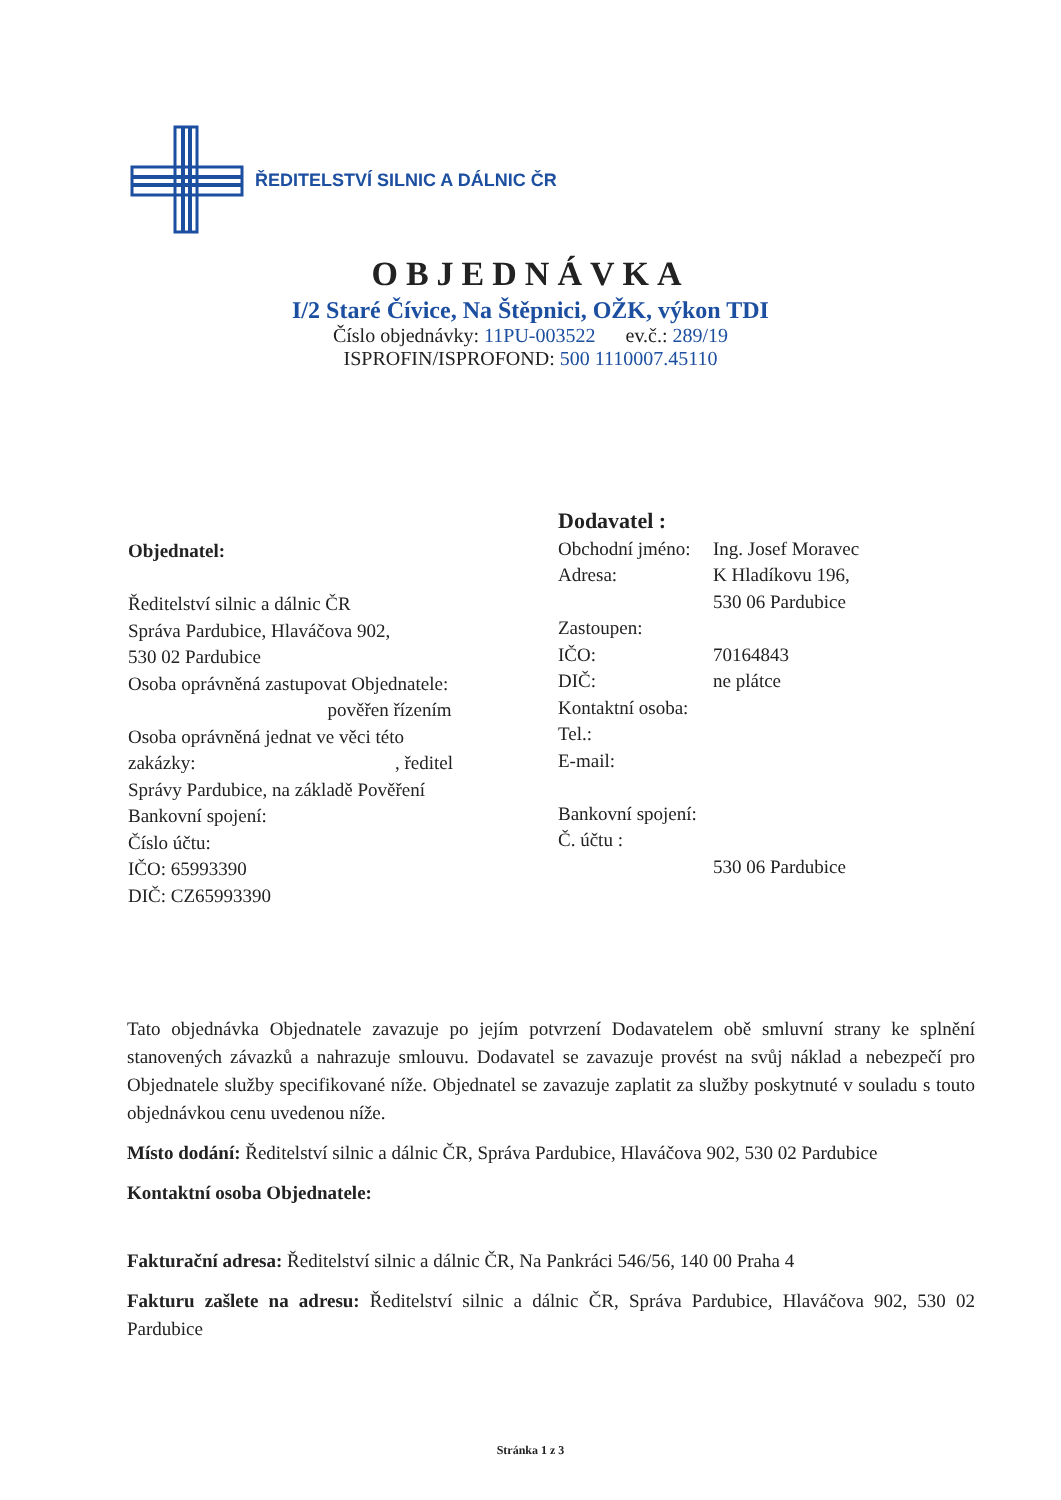ŘEDITELSTVÍ SILNIC A DÁLNIC ČR
OBJEDNÁVKA
I/2 Staré Čívice, Na Štěpnici, OŽK, výkon TDI
Číslo objednávky: 11PU-003522 ev.č.: 289/19
ISPROFIN/ISPROFOND: 500 1110007.45110
Objednatel:
Ředitelství silnic a dálnic ČR
Správa Pardubice, Hlaváčova 902,
530 02 Pardubice
Osoba oprávněná zastupovat Objednatele:
pověřen řízením
Osoba oprávněná jednat ve věci této
zakázky: , ředitel
Správy Pardubice, na základě Pověření
Bankovní spojení:
Číslo účtu:
IČO: 65993390
DIČ: CZ65993390
Dodavatel :
Obchodní jméno: Ing. Josef Moravec
Adresa: K Hladíkovu 196,
530 06 Pardubice
Zastoupen:
IČO: 70164843
DIČ: ne plátce
Kontaktní osoba:
Tel.:
E-mail:
Bankovní spojení:
Č. účtu :
530 06 Pardubice
Tato objednávka Objednatele zavazuje po jejím potvrzení Dodavatelem obě smluvní strany ke splnění stanovených závazků a nahrazuje smlouvu. Dodavatel se zavazuje provést na svůj náklad a nebezpečí pro Objednatele služby specifikované níže. Objednatel se zavazuje zaplatit za služby poskytnuté v souladu s touto objednávkou cenu uvedenou níže.
Místo dodání: Ředitelství silnic a dálnic ČR, Správa Pardubice, Hlaváčova 902, 530 02 Pardubice
Kontaktní osoba Objednatele:
Fakturační adresa: Ředitelství silnic a dálnic ČR, Na Pankráci 546/56, 140 00 Praha 4
Fakturu zašlete na adresu: Ředitelství silnic a dálnic ČR, Správa Pardubice, Hlaváčova 902, 530 02 Pardubice
Stránka 1 z 3